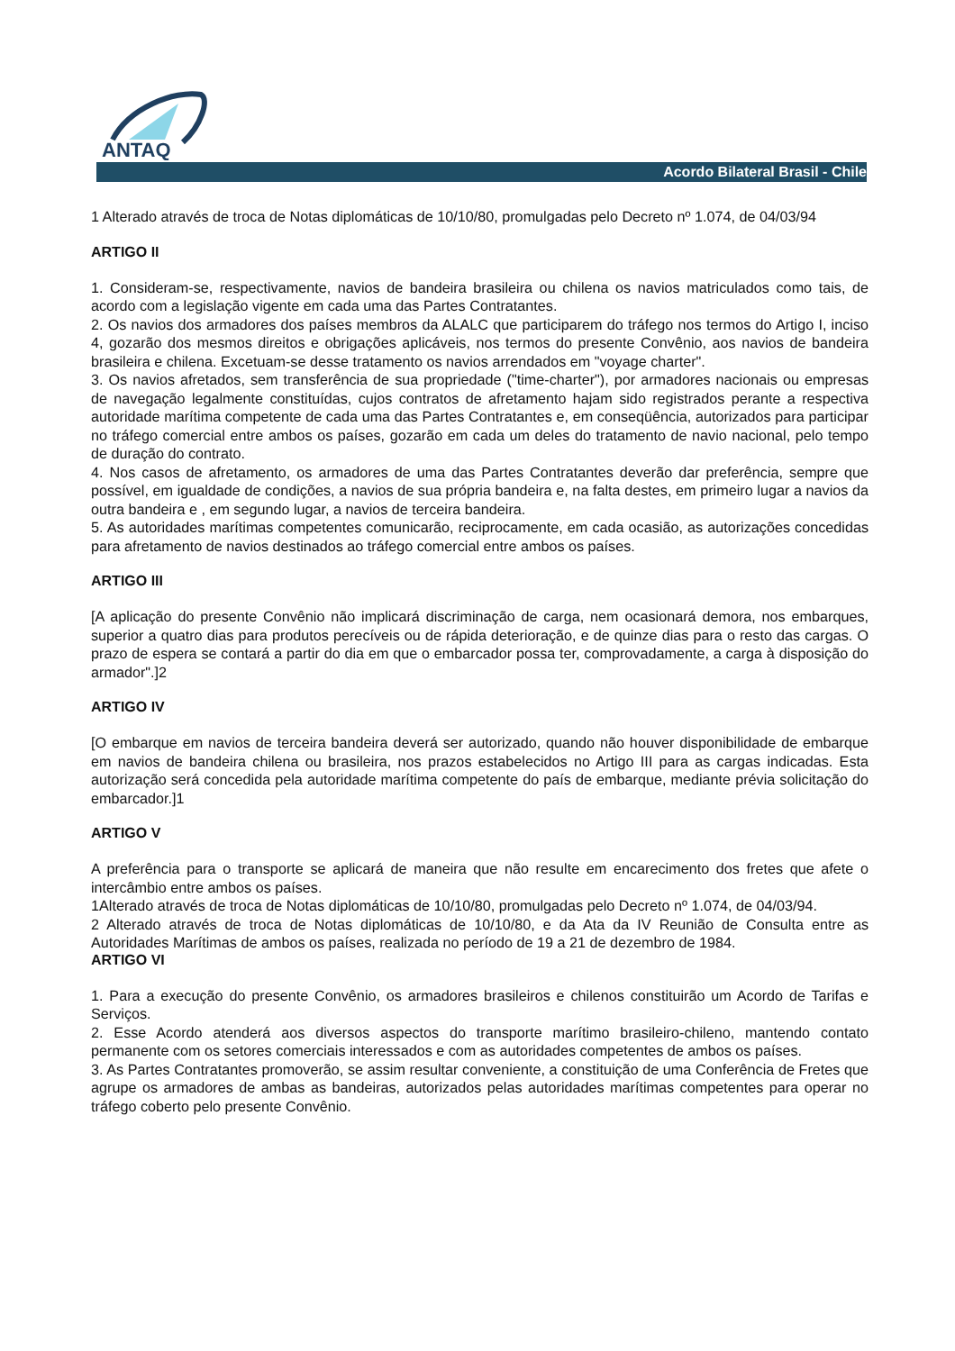ANTAQ
Acordo Bilateral Brasil - Chile
1 Alterado através de troca de Notas diplomáticas de 10/10/80, promulgadas pelo Decreto nº 1.074, de 04/03/94
ARTIGO II
1. Consideram-se, respectivamente, navios de bandeira brasileira ou chilena os navios matriculados como tais, de acordo com a legislação vigente em cada uma das Partes Contratantes.
2. Os navios dos armadores dos países membros da ALALC que participarem do tráfego nos termos do Artigo I, inciso 4, gozarão dos mesmos direitos e obrigações aplicáveis, nos termos do presente Convênio, aos navios de bandeira brasileira e chilena. Excetuam-se desse tratamento os navios arrendados em "voyage charter".
3. Os navios afretados, sem transferência de sua propriedade ("time-charter"), por armadores nacionais ou empresas de navegação legalmente constituídas, cujos contratos de afretamento hajam sido registrados perante a respectiva autoridade marítima competente de cada uma das Partes Contratantes e, em conseqüência, autorizados para participar no tráfego comercial entre ambos os países, gozarão em cada um deles do tratamento de navio nacional, pelo tempo de duração do contrato.
4. Nos casos de afretamento, os armadores de uma das Partes Contratantes deverão dar preferência, sempre que possível, em igualdade de condições, a navios de sua própria bandeira e, na falta destes, em primeiro lugar a navios da outra bandeira e , em segundo lugar, a navios de terceira bandeira.
5. As autoridades marítimas competentes comunicarão, reciprocamente, em cada ocasião, as autorizações concedidas para afretamento de navios destinados ao tráfego comercial entre ambos os países.
ARTIGO III
[A aplicação do presente Convênio não implicará discriminação de carga, nem ocasionará demora, nos embarques, superior a quatro dias para produtos perecíveis ou de rápida deterioração, e de quinze dias para o resto das cargas. O prazo de espera se contará a partir do dia em que o embarcador possa ter, comprovadamente, a carga à disposição do armador".]2
ARTIGO IV
[O embarque em navios de terceira bandeira deverá ser autorizado, quando não houver disponibilidade de embarque em navios de bandeira chilena ou brasileira, nos prazos estabelecidos no Artigo III para as cargas indicadas. Esta autorização será concedida pela autoridade marítima competente do país de embarque, mediante prévia solicitação do embarcador.]1
ARTIGO V
A preferência para o transporte se aplicará de maneira que não resulte em encarecimento dos fretes que afete o intercâmbio entre ambos os países.
1Alterado através de troca de Notas diplomáticas de 10/10/80, promulgadas pelo Decreto nº 1.074, de 04/03/94.
2 Alterado através de troca de Notas diplomáticas de 10/10/80, e da Ata da IV Reunião de Consulta entre as Autoridades Marítimas de ambos os países, realizada no período de 19 a 21 de dezembro de 1984.
ARTIGO VI
1. Para a execução do presente Convênio, os armadores brasileiros e chilenos constituirão um Acordo de Tarifas e Serviços.
2. Esse Acordo atenderá aos diversos aspectos do transporte marítimo brasileiro-chileno, mantendo contato permanente com os setores comerciais interessados e com as autoridades competentes de ambos os países.
3. As Partes Contratantes promoverão, se assim resultar conveniente, a constituição de uma Conferência de Fretes que agrupe os armadores de ambas as bandeiras, autorizados pelas autoridades marítimas competentes para operar no tráfego coberto pelo presente Convênio.